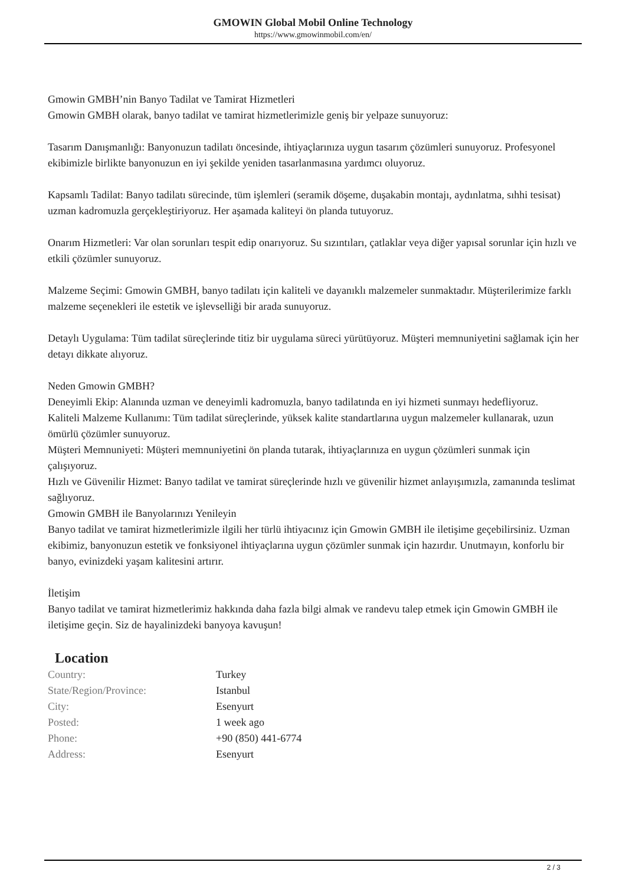GMOWIN Global Mobil Online Technology
https://www.gmowinmobil.com/en/
Gmowin GMBH’nin Banyo Tadilat ve Tamirat Hizmetleri
Gmowin GMBH olarak, banyo tadilat ve tamirat hizmetlerimizle geniş bir yelpaze sunuyoruz:
Tasarım Danışmanlığı: Banyonuzun tadilatı öncesinde, ihtiyaçlarınıza uygun tasarım çözümleri sunuyoruz. Profesyonel ekibimizle birlikte banyonuzun en iyi şekilde yeniden tasarlanmasına yardımcı oluyoruz.
Kapsamlı Tadilat: Banyo tadilatı sürecinde, tüm işlemleri (seramik döşeme, duşakabin montajı, aydınlatma, sıhhi tesisat) uzman kadromuzla gerçekleştiriyoruz. Her aşamada kaliteyi ön planda tutuyoruz.
Onarım Hizmetleri: Var olan sorunları tespit edip onarıyoruz. Su sızıntıları, çatlaklar veya diğer yapısal sorunlar için hızlı ve etkili çözümler sunuyoruz.
Malzeme Seçimi: Gmowin GMBH, banyo tadilatı için kaliteli ve dayanıklı malzemeler sunmaktadır. Müşterilerimize farklı malzeme seçenekleri ile estetik ve işlevselliği bir arada sunuyoruz.
Detaylı Uygulama: Tüm tadilat süreçlerinde titiz bir uygulama süreci yürütüyoruz. Müşteri memnuniyetini sağlamak için her detayı dikkate alıyoruz.
Neden Gmowin GMBH?
Deneyimli Ekip: Alanında uzman ve deneyimli kadromuzla, banyo tadilatında en iyi hizmeti sunmayı hedefliyoruz.
Kaliteli Malzeme Kullanımı: Tüm tadilat süreçlerinde, yüksek kalite standartlarına uygun malzemeler kullanarak, uzun ömürlü çözümler sunuyoruz.
Müşteri Memnuniyeti: Müşteri memnuniyetini ön planda tutarak, ihtiyaçlarınıza en uygun çözümleri sunmak için çalışıyoruz.
Hızlı ve Güvenilir Hizmet: Banyo tadilat ve tamirat süreçlerinde hızlı ve güvenilir hizmet anlayışımızla, zamanında teslimat sağlıyoruz.
Gmowin GMBH ile Banyolarınızı Yenileyin
Banyo tadilat ve tamirat hizmetlerimizle ilgili her türlü ihtiyacınız için Gmowin GMBH ile iletişime geçebilirsiniz. Uzman ekibimiz, banyonuzun estetik ve fonksiyonel ihtiyaçlarına uygun çözümler sunmak için hazırdır. Unutmayın, konforlu bir banyo, evinizdeki yaşam kalitesini artırır.
İletişim
Banyo tadilat ve tamirat hizmetlerimiz hakkında daha fazla bilgi almak ve randevu talep etmek için Gmowin GMBH ile iletişime geçin. Siz de hayalinizdeki banyoya kavuşun!
Location
| Country: | Turkey |
| State/Region/Province: | Istanbul |
| City: | Esenyurt |
| Posted: | 1 week ago |
| Phone: | +90 (850) 441-6774 |
| Address: | Esenyurt |
2 / 3